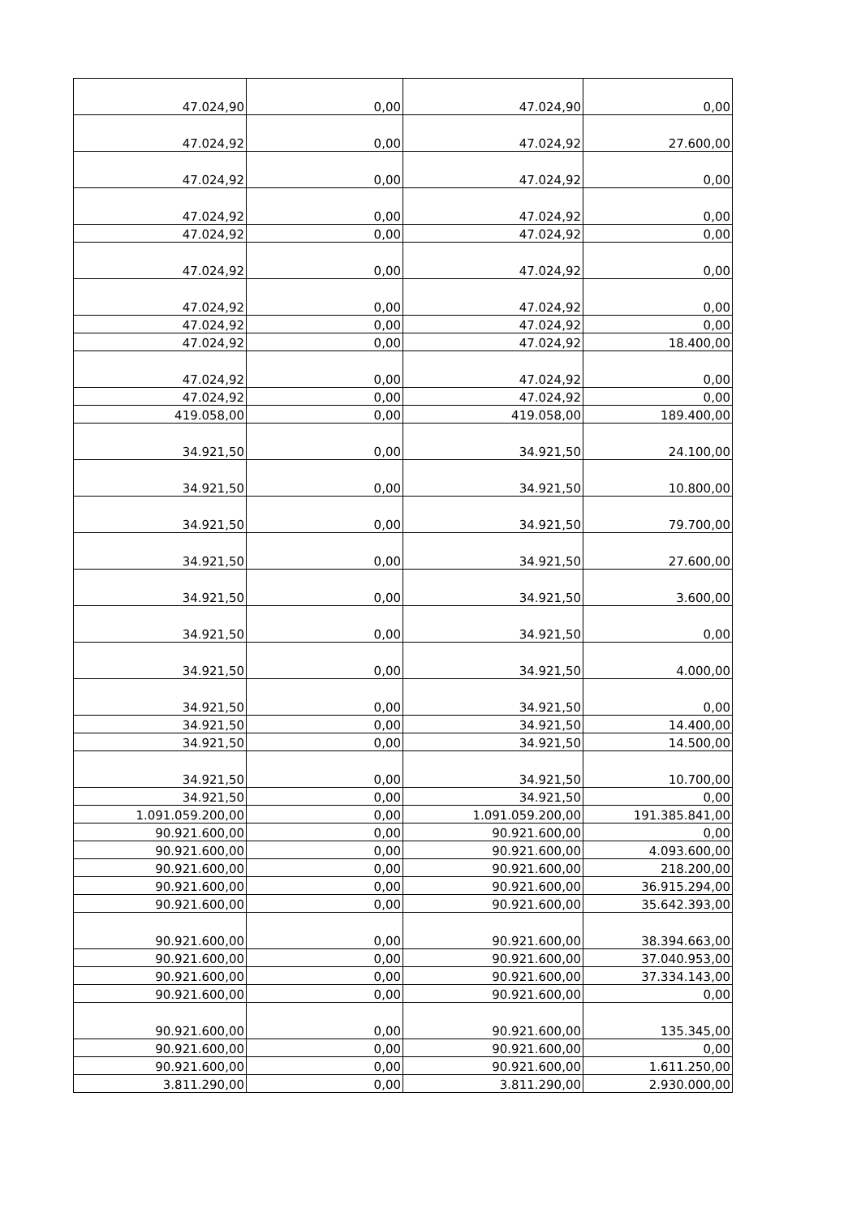| 47.024,90 | 0,00 | 47.024,90 | 0,00 |
| 47.024,92 | 0,00 | 47.024,92 | 27.600,00 |
| 47.024,92 | 0,00 | 47.024,92 | 0,00 |
| 47.024,92 | 0,00 | 47.024,92 | 0,00 |
| 47.024,92 | 0,00 | 47.024,92 | 0,00 |
| 47.024,92 | 0,00 | 47.024,92 | 0,00 |
| 47.024,92 | 0,00 | 47.024,92 | 0,00 |
| 47.024,92 | 0,00 | 47.024,92 | 0,00 |
| 47.024,92 | 0,00 | 47.024,92 | 18.400,00 |
| 47.024,92 | 0,00 | 47.024,92 | 0,00 |
| 47.024,92 | 0,00 | 47.024,92 | 0,00 |
| 419.058,00 | 0,00 | 419.058,00 | 189.400,00 |
| 34.921,50 | 0,00 | 34.921,50 | 24.100,00 |
| 34.921,50 | 0,00 | 34.921,50 | 10.800,00 |
| 34.921,50 | 0,00 | 34.921,50 | 79.700,00 |
| 34.921,50 | 0,00 | 34.921,50 | 27.600,00 |
| 34.921,50 | 0,00 | 34.921,50 | 3.600,00 |
| 34.921,50 | 0,00 | 34.921,50 | 0,00 |
| 34.921,50 | 0,00 | 34.921,50 | 4.000,00 |
| 34.921,50 | 0,00 | 34.921,50 | 0,00 |
| 34.921,50 | 0,00 | 34.921,50 | 14.400,00 |
| 34.921,50 | 0,00 | 34.921,50 | 14.500,00 |
| 34.921,50 | 0,00 | 34.921,50 | 10.700,00 |
| 34.921,50 | 0,00 | 34.921,50 | 0,00 |
| 1.091.059.200,00 | 0,00 | 1.091.059.200,00 | 191.385.841,00 |
| 90.921.600,00 | 0,00 | 90.921.600,00 | 0,00 |
| 90.921.600,00 | 0,00 | 90.921.600,00 | 4.093.600,00 |
| 90.921.600,00 | 0,00 | 90.921.600,00 | 218.200,00 |
| 90.921.600,00 | 0,00 | 90.921.600,00 | 36.915.294,00 |
| 90.921.600,00 | 0,00 | 90.921.600,00 | 35.642.393,00 |
| 90.921.600,00 | 0,00 | 90.921.600,00 | 38.394.663,00 |
| 90.921.600,00 | 0,00 | 90.921.600,00 | 37.040.953,00 |
| 90.921.600,00 | 0,00 | 90.921.600,00 | 37.334.143,00 |
| 90.921.600,00 | 0,00 | 90.921.600,00 | 0,00 |
| 90.921.600,00 | 0,00 | 90.921.600,00 | 135.345,00 |
| 90.921.600,00 | 0,00 | 90.921.600,00 | 0,00 |
| 90.921.600,00 | 0,00 | 90.921.600,00 | 1.611.250,00 |
| 3.811.290,00 | 0,00 | 3.811.290,00 | 2.930.000,00 |